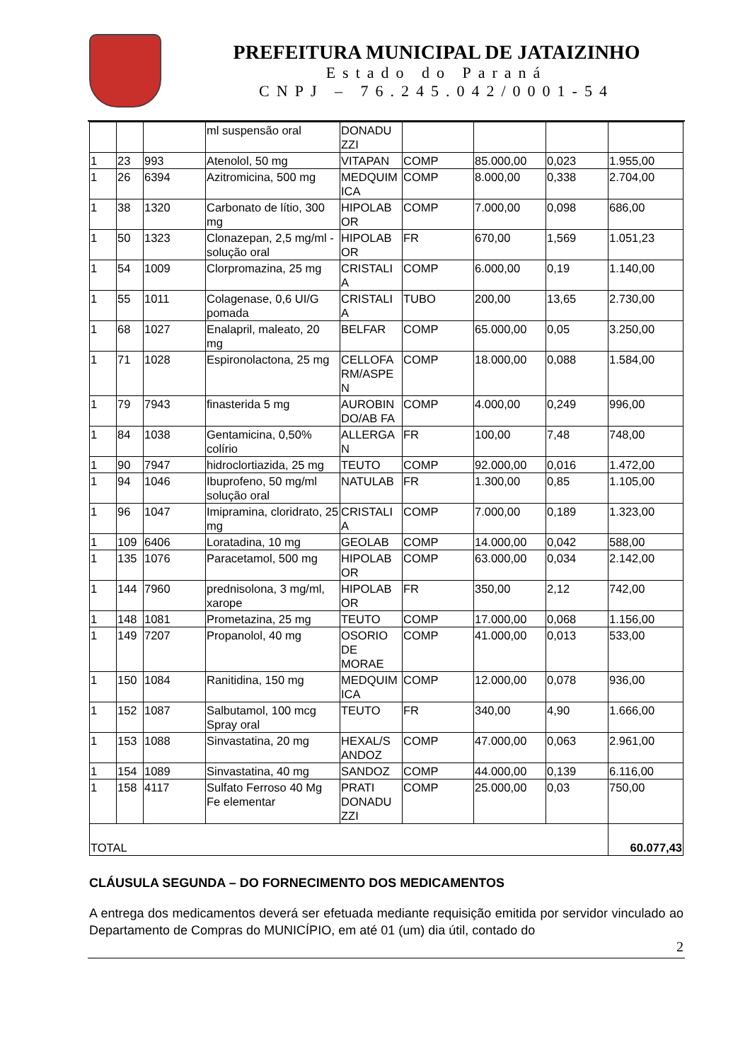PREFEITURA MUNICIPAL DE JATAIZINHO
Estado do Paraná
CNPJ – 76.245.042/0001-54
| | | | ml suspensão oral | DONADU ZZI | | | | |
| 1 | 23 | 993 | Atenolol, 50 mg | VITAPAN | COMP | 85.000,00 | 0,023 | 1.955,00 |
| 1 | 26 | 6394 | Azitromicina, 500 mg | MEDQUIM ICA | COMP | 8.000,00 | 0,338 | 2.704,00 |
| 1 | 38 | 1320 | Carbonato de lítio, 300 mg | HIPOLAB OR | COMP | 7.000,00 | 0,098 | 686,00 |
| 1 | 50 | 1323 | Clonazepan, 2,5 mg/ml - solução oral | HIPOLAB OR | FR | 670,00 | 1,569 | 1.051,23 |
| 1 | 54 | 1009 | Clorpromazina, 25 mg | CRISTALI A | COMP | 6.000,00 | 0,19 | 1.140,00 |
| 1 | 55 | 1011 | Colagenase, 0,6 UI/G pomada | CRISTALI A | TUBO | 200,00 | 13,65 | 2.730,00 |
| 1 | 68 | 1027 | Enalapril, maleato, 20 mg | BELFAR | COMP | 65.000,00 | 0,05 | 3.250,00 |
| 1 | 71 | 1028 | Espironolactona, 25 mg | CELLOFA RM/ASPE N | COMP | 18.000,00 | 0,088 | 1.584,00 |
| 1 | 79 | 7943 | finasterida 5 mg | AUROBIN DO/AB FA | COMP | 4.000,00 | 0,249 | 996,00 |
| 1 | 84 | 1038 | Gentamicina, 0,50% colírio | ALLERGA N | FR | 100,00 | 7,48 | 748,00 |
| 1 | 90 | 7947 | hidroclortiazida, 25 mg | TEUTO | COMP | 92.000,00 | 0,016 | 1.472,00 |
| 1 | 94 | 1046 | Ibuprofeno, 50 mg/ml solução oral | NATULAB | FR | 1.300,00 | 0,85 | 1.105,00 |
| 1 | 96 | 1047 | Imipramina, cloridrato, 25 mg | CRISTALI A | COMP | 7.000,00 | 0,189 | 1.323,00 |
| 1 | 109 | 6406 | Loratadina, 10 mg | GEOLAB | COMP | 14.000,00 | 0,042 | 588,00 |
| 1 | 135 | 1076 | Paracetamol, 500 mg | HIPOLAB OR | COMP | 63.000,00 | 0,034 | 2.142,00 |
| 1 | 144 | 7960 | prednisolona, 3 mg/ml, xarope | HIPOLAB OR | FR | 350,00 | 2,12 | 742,00 |
| 1 | 148 | 1081 | Prometazina, 25 mg | TEUTO | COMP | 17.000,00 | 0,068 | 1.156,00 |
| 1 | 149 | 7207 | Propanolol, 40 mg | OSORIO DE MORAE | COMP | 41.000,00 | 0,013 | 533,00 |
| 1 | 150 | 1084 | Ranitidina, 150 mg | MEDQUIM ICA | COMP | 12.000,00 | 0,078 | 936,00 |
| 1 | 152 | 1087 | Salbutamol, 100 mcg Spray oral | TEUTO | FR | 340,00 | 4,90 | 1.666,00 |
| 1 | 153 | 1088 | Sinvastatina, 20 mg | HEXAL/S ANDOZ | COMP | 47.000,00 | 0,063 | 2.961,00 |
| 1 | 154 | 1089 | Sinvastatina, 40 mg | SANDOZ | COMP | 44.000,00 | 0,139 | 6.116,00 |
| 1 | 158 | 4117 | Sulfato Ferroso 40 Mg Fe elementar | PRATI DONADU ZZI | COMP | 25.000,00 | 0,03 | 750,00 |
| TOTAL | | | | | | | | 60.077,43 |
CLÁUSULA SEGUNDA – DO FORNECIMENTO DOS MEDICAMENTOS
A entrega dos medicamentos deverá ser efetuada mediante requisição emitida por servidor vinculado ao Departamento de Compras do MUNICÍPIO, em até 01 (um) dia útil, contado do
2